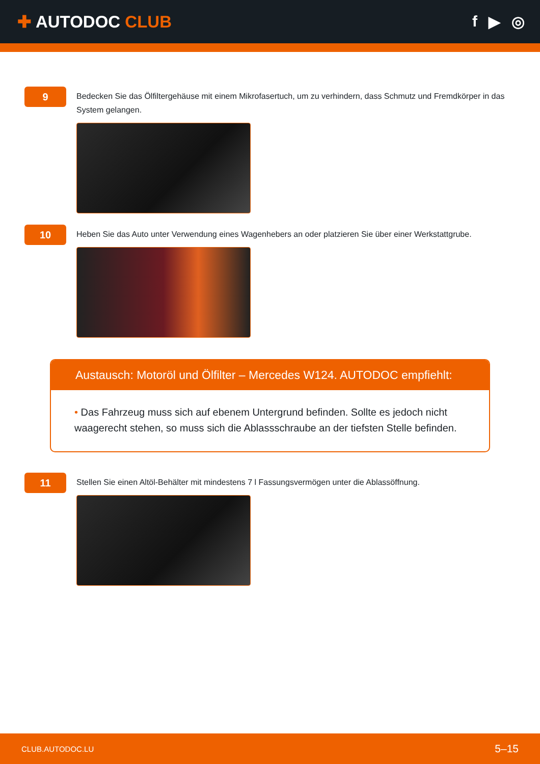✚ AUTODOC CLUB f ▶ ◎
9
Bedecken Sie das Ölfiltergehäuse mit einem Mikrofasertuch, um zu verhindern, dass Schmutz und Fremdkörper in das System gelangen.
10
Heben Sie das Auto unter Verwendung eines Wagenhebers an oder platzieren Sie über einer Werkstattgrube.
Austausch: Motoröl und Ölfilter – Mercedes W124. AUTODOC empfiehlt:
• Das Fahrzeug muss sich auf ebenem Untergrund befinden. Sollte es jedoch nicht waagerecht stehen, so muss sich die Ablassschraube an der tiefsten Stelle befinden.
11
Stellen Sie einen Altöl-Behälter mit mindestens 7 l Fassungsvermögen unter die Ablassöffnung.
CLUB.AUTODOC.LU 5–15